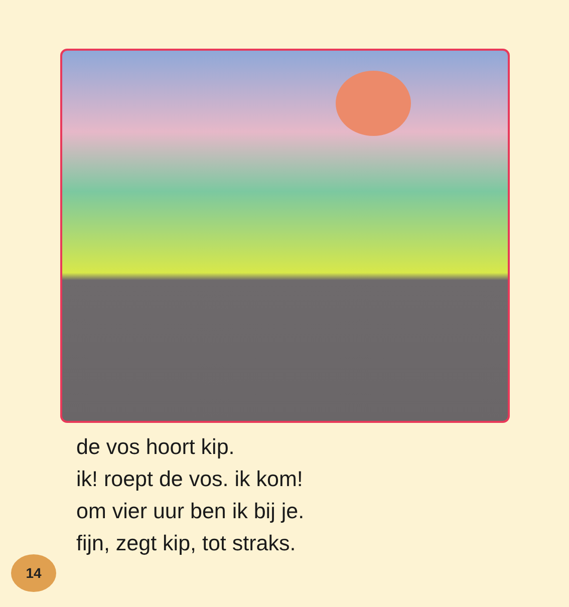de vos hoort kip.
ik! roept de vos. ik kom!
om vier uur ben ik bij je.
fijn, zegt kip, tot straks.
14